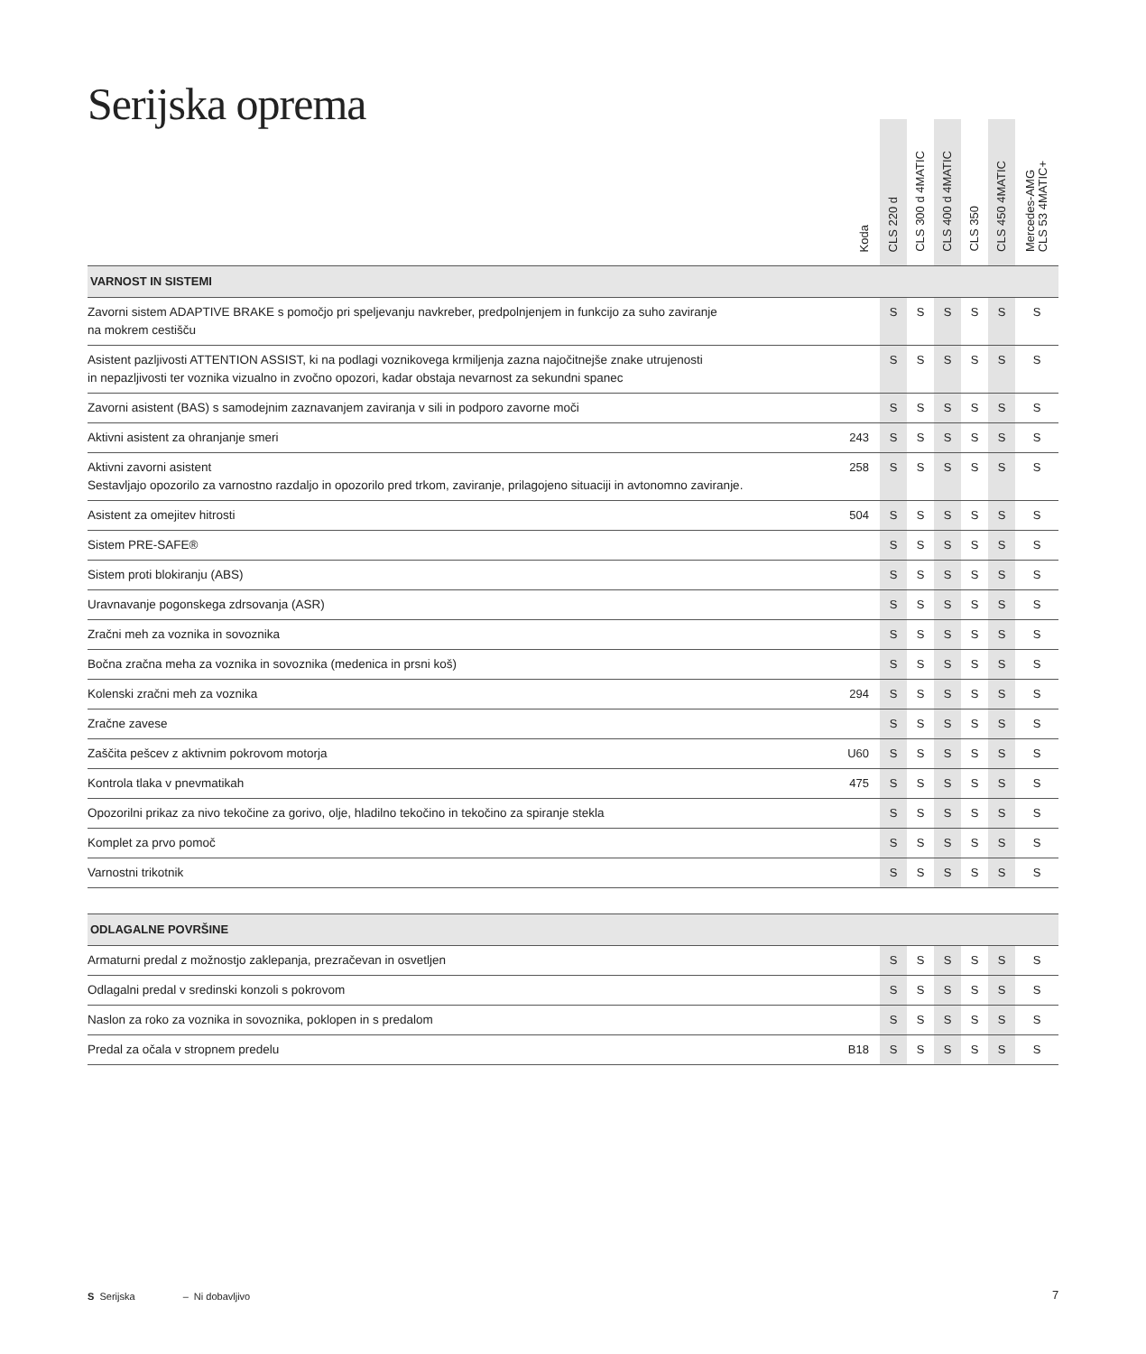Serijska oprema
| | Koda | CLS 220 d | CLS 300 d 4MATIC | CLS 400 d 4MATIC | CLS 350 | CLS 450 4MATIC | Mercedes-AMG CLS 53 4MATIC+ |
| --- | --- | --- | --- | --- | --- | --- | --- |
| VARNOST IN SISTEMI | | | | | | | |
| Zavorni sistem ADAPTIVE BRAKE s pomočjo pri speljevanju navkreber, predpolnjenjem in funkcijo za suho zaviranje na mokrem cestišču | | S | S | S | S | S | S |
| Asistent pazljivosti ATTENTION ASSIST, ki na podlagi voznikovega krmiljenja zazna najočitnejše znake utrujenosti in nepazljivosti ter voznika vizualno in zvočno opozori, kadar obstaja nevarnost za sekundni spanec | | S | S | S | S | S | S |
| Zavorni asistent (BAS) s samodejnim zaznavanjem zaviranja v sili in podporo zavorne moči | | S | S | S | S | S | S |
| Aktivni asistent za ohranjanje smeri | 243 | S | S | S | S | S | S |
| Aktivni zavorni asistent Sestavljajo opozorilo za varnostno razdaljo in opozorilo pred trkom, zaviranje, prilagojeno situaciji in avtonomno zaviranje. | 258 | S | S | S | S | S | S |
| Asistent za omejitev hitrosti | 504 | S | S | S | S | S | S |
| Sistem PRE-SAFE® | | S | S | S | S | S | S |
| Sistem proti blokiranju (ABS) | | S | S | S | S | S | S |
| Uravnavanje pogonskega zdrsovanja (ASR) | | S | S | S | S | S | S |
| Zračni meh za voznika in sovoznika | | S | S | S | S | S | S |
| Bočna zračna meha za voznika in sovoznika (medenica in prsni koš) | | S | S | S | S | S | S |
| Kolenski zračni meh za voznika | 294 | S | S | S | S | S | S |
| Zračne zavese | | S | S | S | S | S | S |
| Zaščita pešcev z aktivnim pokrovom motorja | U60 | S | S | S | S | S | S |
| Kontrola tlaka v pnevmatikah | 475 | S | S | S | S | S | S |
| Opozorilni prikaz za nivo tekočine za gorivo, olje, hladilno tekočino in tekočino za spiranje stekla | | S | S | S | S | S | S |
| Komplet za prvo pomoč | | S | S | S | S | S | S |
| Varnostni trikotnik | | S | S | S | S | S | S |
| ODLAGALNE POVRŠINE | | | | | | | |
| Armaturni predal z možnostjo zaklepanja, prezračevan in osvetljen | | S | S | S | S | S | S |
| Odlagalni predal v sredinski konzoli s pokrovom | | S | S | S | S | S | S |
| Naslon za roko za voznika in sovoznika, poklopen in s predalom | | S | S | S | S | S | S |
| Predal za očala v stropnem predelu | B18 | S | S | S | S | S | S |
S Serijska – Ni dobavljivo 7